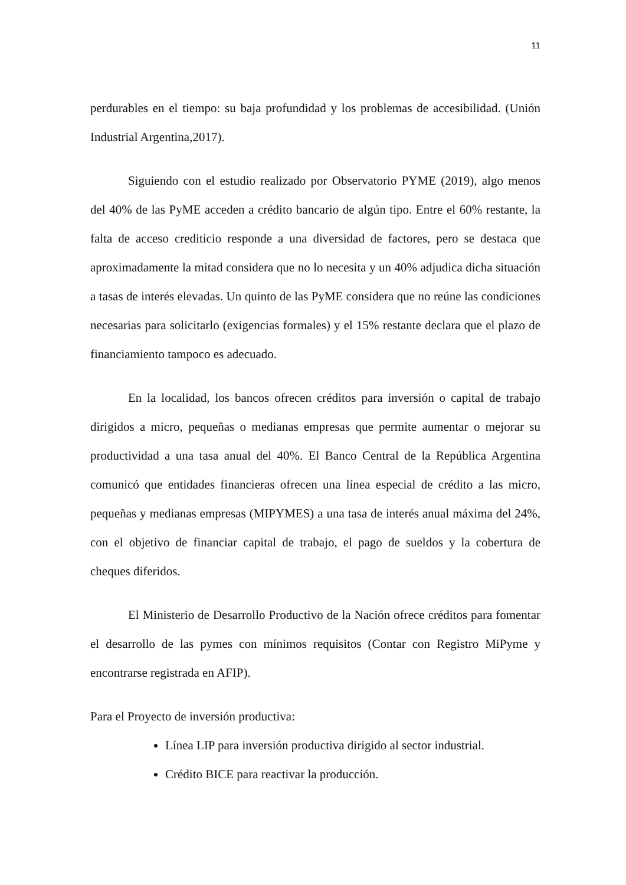11
perdurables en el tiempo: su baja profundidad y los problemas de accesibilidad. (Unión Industrial Argentina,2017).
Siguiendo con el estudio realizado por Observatorio PYME (2019), algo menos del 40% de las PyME acceden a crédito bancario de algún tipo. Entre el 60% restante, la falta de acceso crediticio responde a una diversidad de factores, pero se destaca que aproximadamente la mitad considera que no lo necesita y un 40% adjudica dicha situación a tasas de interés elevadas. Un quinto de las PyME considera que no reúne las condiciones necesarias para solicitarlo (exigencias formales) y el 15% restante declara que el plazo de financiamiento tampoco es adecuado.
En la localidad, los bancos ofrecen créditos para inversión o capital de trabajo dirigidos a micro, pequeñas o medianas empresas que permite aumentar o mejorar su productividad a una tasa anual del 40%. El Banco Central de la República Argentina comunicó que entidades financieras ofrecen una línea especial de crédito a las micro, pequeñas y medianas empresas (MIPYMES) a una tasa de interés anual máxima del 24%, con el objetivo de financiar capital de trabajo, el pago de sueldos y la cobertura de cheques diferidos.
El Ministerio de Desarrollo Productivo de la Nación ofrece créditos para fomentar el desarrollo de las pymes con mínimos requisitos (Contar con Registro MiPyme y encontrarse registrada en AFIP).
Para el Proyecto de inversión productiva:
Línea LIP para inversión productiva dirigido al sector industrial.
Crédito BICE para reactivar la producción.